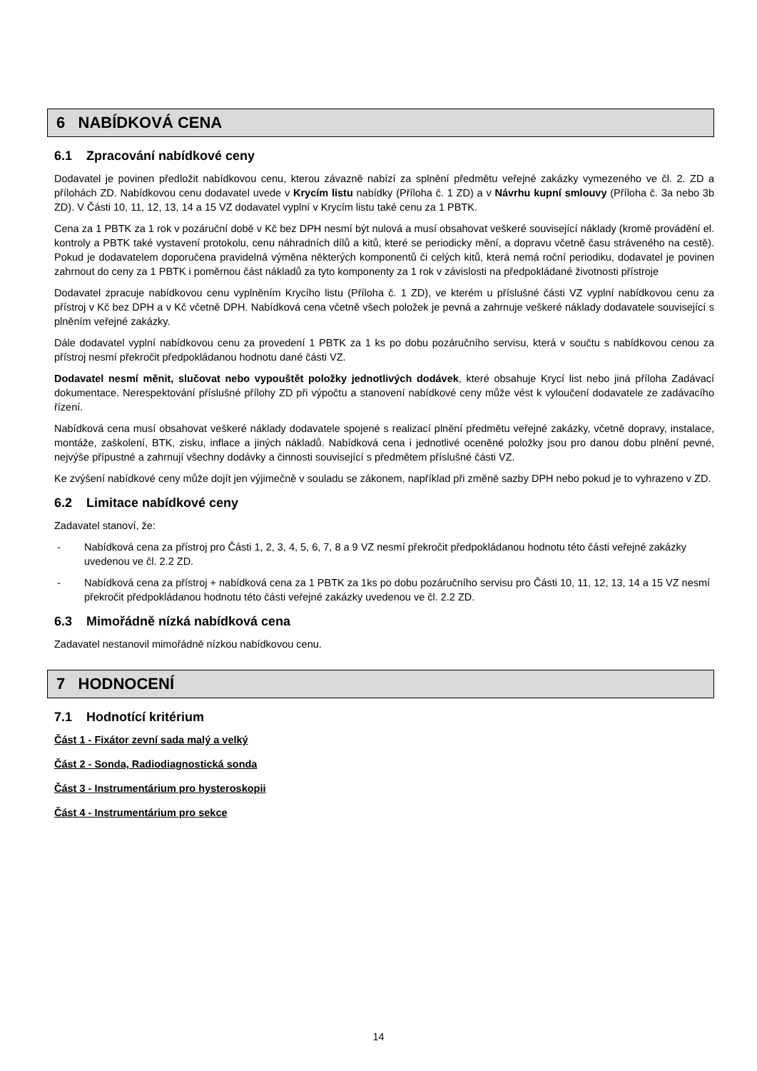6 NABÍDKOVÁ CENA
6.1 Zpracování nabídkové ceny
Dodavatel je povinen předložit nabídkovou cenu, kterou závazně nabízí za splnění předmětu veřejné zakázky vymezeného ve čl. 2. ZD a přílohách ZD. Nabídkovou cenu dodavatel uvede v Krycím listu nabídky (Příloha č. 1 ZD) a v Návrhu kupní smlouvy (Příloha č. 3a nebo 3b ZD). V Části 10, 11, 12, 13, 14 a 15 VZ dodavatel vyplní v Krycím listu také cenu za 1 PBTK.
Cena za 1 PBTK za 1 rok v pozáruční době v Kč bez DPH nesmí být nulová a musí obsahovat veškeré související náklady (kromě provádění el. kontroly a PBTK také vystavení protokolu, cenu náhradních dílů a kitů, které se periodicky mění, a dopravu včetně času stráveného na cestě). Pokud je dodavatelem doporučena pravidelná výměna některých komponentů či celých kitů, která nemá roční periodiku, dodavatel je povinen zahrnout do ceny za 1 PBTK i poměrnou část nákladů za tyto komponenty za 1 rok v závislosti na předpokládané životnosti přístroje
Dodavatel zpracuje nabídkovou cenu vyplněním Krycího listu (Příloha č. 1 ZD), ve kterém u příslušné části VZ vyplní nabídkovou cenu za přístroj v Kč bez DPH a v Kč včetně DPH. Nabídková cena včetně všech položek je pevná a zahrnuje veškeré náklady dodavatele související s plněním veřejné zakázky.
Dále dodavatel vyplní nabídkovou cenu za provedení 1 PBTK za 1 ks po dobu pozáručního servisu, která v součtu s nabídkovou cenou za přístroj nesmí překročit předpokládanou hodnotu dané části VZ.
Dodavatel nesmí měnit, slučovat nebo vypouštět položky jednotlivých dodávek, které obsahuje Krycí list nebo jiná příloha Zadávací dokumentace. Nerespektování příslušné přílohy ZD při výpočtu a stanovení nabídkové ceny může vést k vyloučení dodavatele ze zadávacího řízení.
Nabídková cena musí obsahovat veškeré náklady dodavatele spojené s realizací plnění předmětu veřejné zakázky, včetně dopravy, instalace, montáže, zaškolení, BTK, zisku, inflace a jiných nákladů. Nabídková cena i jednotlivé oceněné položky jsou pro danou dobu plnění pevné, nejvýše přípustné a zahrnují všechny dodávky a činnosti související s předmětem příslušné části VZ.
Ke zvýšení nabídkové ceny může dojít jen výjimečně v souladu se zákonem, například při změně sazby DPH nebo pokud je to vyhrazeno v ZD.
6.2 Limitace nabídkové ceny
Zadavatel stanoví, že:
- Nabídková cena za přístroj pro Části 1, 2, 3, 4, 5, 6, 7, 8 a 9 VZ nesmí překročit předpokládanou hodnotu této části veřejné zakázky uvedenou ve čl. 2.2 ZD.
- Nabídková cena za přístroj + nabídková cena za 1 PBTK za 1ks po dobu pozáručního servisu pro Části 10, 11, 12, 13, 14 a 15 VZ nesmí překročit předpokládanou hodnotu této části veřejné zakázky uvedenou ve čl. 2.2 ZD.
6.3 Mimořádně nízká nabídková cena
Zadavatel nestanovil mimořádně nízkou nabídkovou cenu.
7 HODNOCENÍ
7.1 Hodnotící kritérium
Část 1 - Fixátor zevní sada malý a velký
Část 2 - Sonda, Radiodiagnostická sonda
Část 3 - Instrumentárium pro hysteroskopii
Část 4 - Instrumentárium pro sekce
14